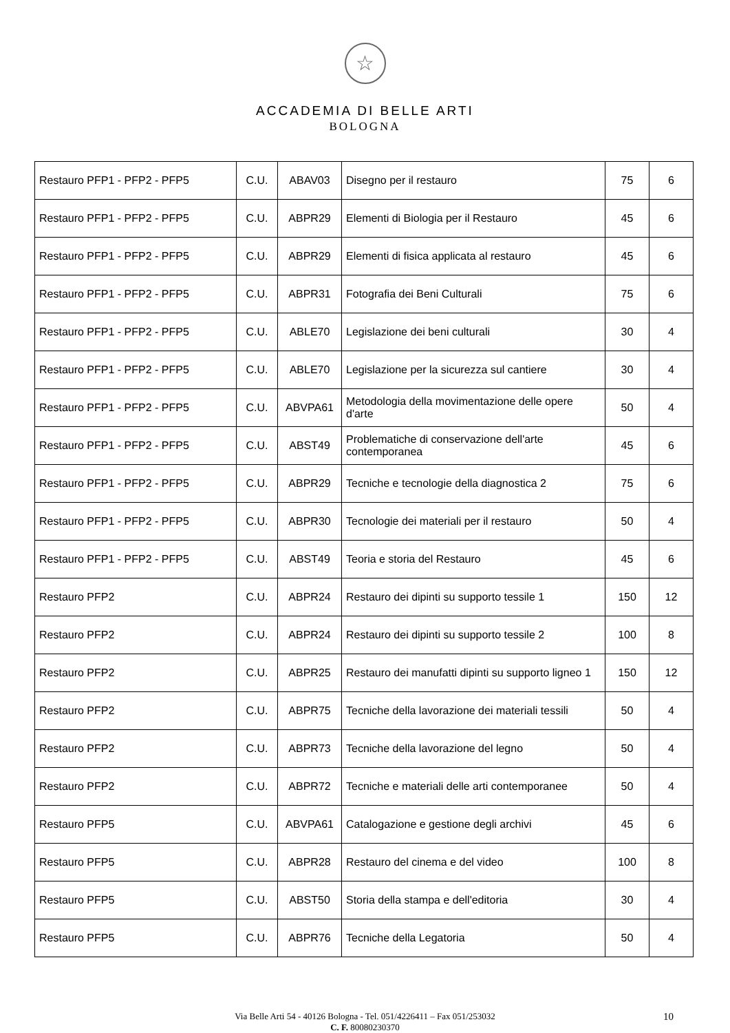☆
ACCADEMIA DI BELLE ARTI
BOLOGNA
| Restauro PFP1 - PFP2 - PFP5 | C.U. | ABAV03 | Disegno per il restauro | 75 | 6 |
| Restauro PFP1 - PFP2 - PFP5 | C.U. | ABPR29 | Elementi di Biologia per il Restauro | 45 | 6 |
| Restauro PFP1 - PFP2 - PFP5 | C.U. | ABPR29 | Elementi di fisica applicata al restauro | 45 | 6 |
| Restauro PFP1 - PFP2 - PFP5 | C.U. | ABPR31 | Fotografia dei Beni Culturali | 75 | 6 |
| Restauro PFP1 - PFP2 - PFP5 | C.U. | ABLE70 | Legislazione dei beni culturali | 30 | 4 |
| Restauro PFP1 - PFP2 - PFP5 | C.U. | ABLE70 | Legislazione per la sicurezza sul cantiere | 30 | 4 |
| Restauro PFP1 - PFP2 - PFP5 | C.U. | ABVPA61 | Metodologia della movimentazione delle opere d'arte | 50 | 4 |
| Restauro PFP1 - PFP2 - PFP5 | C.U. | ABST49 | Problematiche di conservazione dell'arte contemporanea | 45 | 6 |
| Restauro PFP1 - PFP2 - PFP5 | C.U. | ABPR29 | Tecniche e tecnologie della diagnostica 2 | 75 | 6 |
| Restauro PFP1 - PFP2 - PFP5 | C.U. | ABPR30 | Tecnologie dei materiali per il restauro | 50 | 4 |
| Restauro PFP1 - PFP2 - PFP5 | C.U. | ABST49 | Teoria e storia del Restauro | 45 | 6 |
| Restauro PFP2 | C.U. | ABPR24 | Restauro dei dipinti su supporto tessile 1 | 150 | 12 |
| Restauro PFP2 | C.U. | ABPR24 | Restauro dei dipinti su supporto tessile 2 | 100 | 8 |
| Restauro PFP2 | C.U. | ABPR25 | Restauro dei manufatti dipinti su supporto ligneo 1 | 150 | 12 |
| Restauro PFP2 | C.U. | ABPR75 | Tecniche della lavorazione dei materiali tessili | 50 | 4 |
| Restauro PFP2 | C.U. | ABPR73 | Tecniche della lavorazione del legno | 50 | 4 |
| Restauro PFP2 | C.U. | ABPR72 | Tecniche e materiali delle arti contemporanee | 50 | 4 |
| Restauro PFP5 | C.U. | ABVPA61 | Catalogazione e gestione degli archivi | 45 | 6 |
| Restauro PFP5 | C.U. | ABPR28 | Restauro del cinema e del video | 100 | 8 |
| Restauro PFP5 | C.U. | ABST50 | Storia della stampa e dell'editoria | 30 | 4 |
| Restauro PFP5 | C.U. | ABPR76 | Tecniche della Legatoria | 50 | 4 |
Via Belle Arti 54 - 40126 Bologna - Tel. 051/4226411 – Fax 051/253032
C. F. 80080230370
10